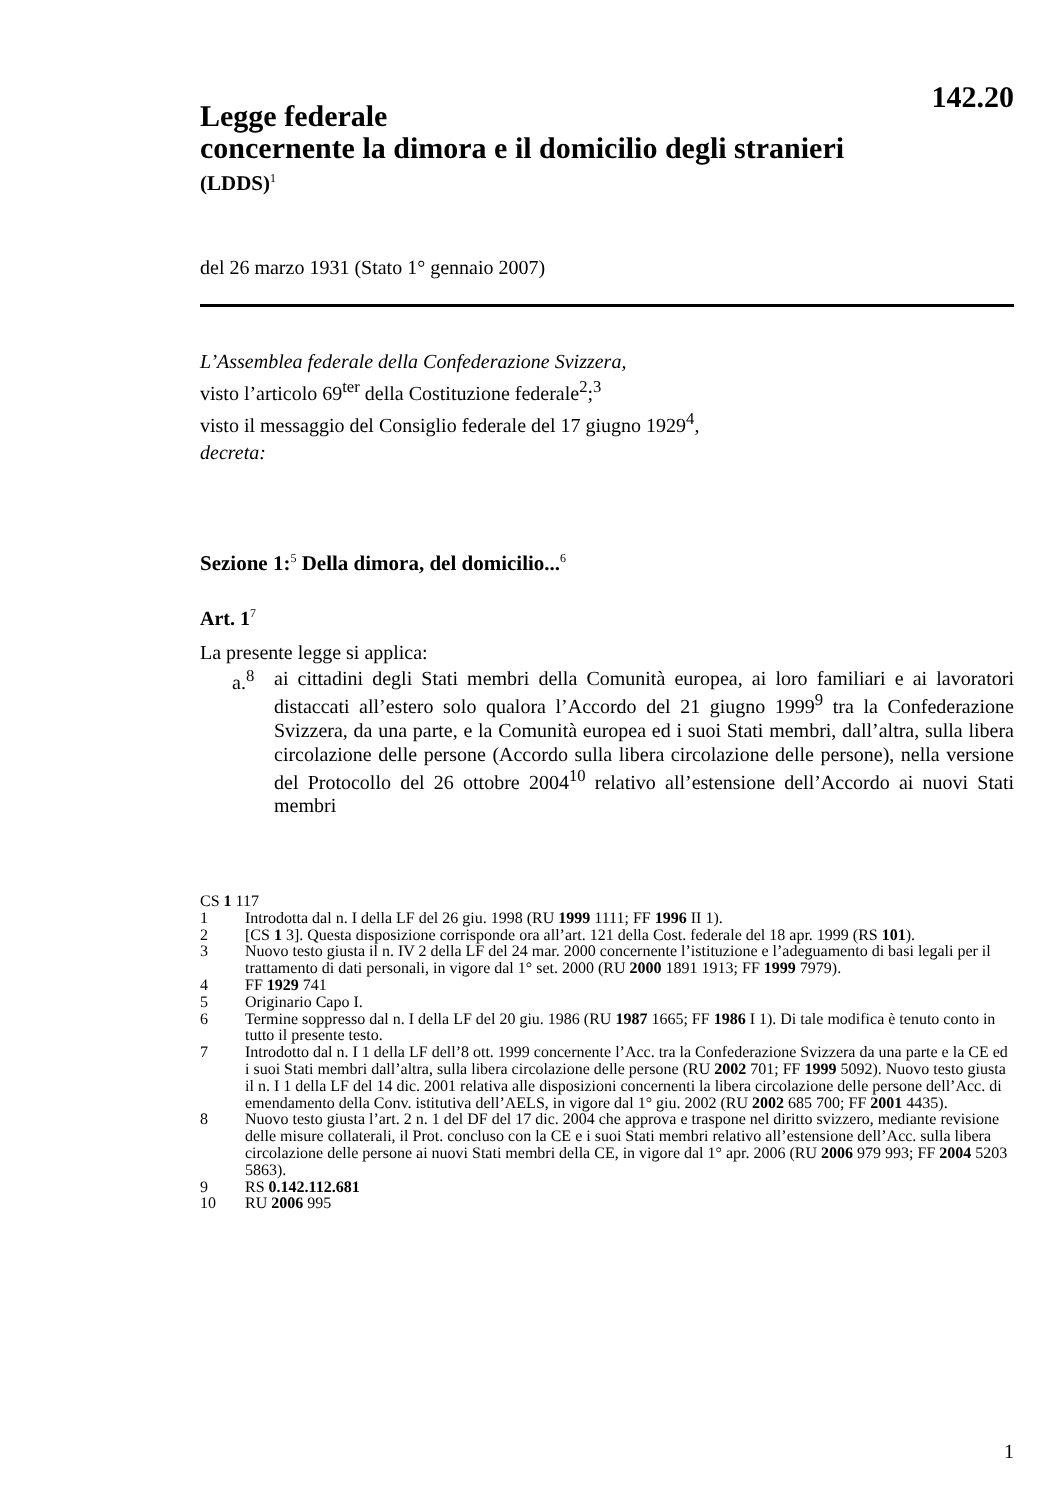142.20
Legge federale
concernente la dimora e il domicilio degli stranieri
(LDDS)<sup>1</sup>
del 26 marzo 1931 (Stato 1° gennaio 2007)
L’Assemblea federale della Confederazione Svizzera,
visto l’articolo 69<sup>ter</sup> della Costituzione federale<sup>2</sup>;<sup>3</sup>
visto il messaggio del Consiglio federale del 17 giugno 1929<sup>4</sup>,
decreta:
Sezione 1:<sup>5</sup> Della dimora, del domicilio...<sup>6</sup>
Art. 1<sup>7</sup>
La presente legge si applica:
a.<sup>8</sup> ai cittadini degli Stati membri della Comunità europea, ai loro familiari e ai lavoratori distaccati all’estero solo qualora l’Accordo del 21 giugno 1999<sup>9</sup> tra la Confederazione Svizzera, da una parte, e la Comunità europea ed i suoi Stati membri, dall’altra, sulla libera circolazione delle persone (Accordo sulla libera circolazione delle persone), nella versione del Protocollo del 26 ottobre 2004<sup>10</sup> relativo all’estensione dell’Accordo ai nuovi Stati membri
CS 1 117
1 Introdotta dal n. I della LF del 26 giu. 1998 (RU 1999 1111; FF 1996 II 1).
2 [CS 1 3]. Questa disposizione corrisponde ora all’art. 121 della Cost. federale del 18 apr. 1999 (RS 101).
3 Nuovo testo giusta il n. IV 2 della LF del 24 mar. 2000 concernente l’istituzione e l’adeguamento di basi legali per il trattamento di dati personali, in vigore dal 1° set. 2000 (RU 2000 1891 1913; FF 1999 7979).
4 FF 1929 741
5 Originario Capo I.
6 Termine soppresso dal n. I della LF del 20 giu. 1986 (RU 1987 1665; FF 1986 I 1). Di tale modifica è tenuto conto in tutto il presente testo.
7 Introdotto dal n. I 1 della LF dell’8 ott. 1999 concernente l’Acc. tra la Confederazione Svizzera da una parte e la CE ed i suoi Stati membri dall’altra, sulla libera circolazione delle persone (RU 2002 701; FF 1999 5092). Nuovo testo giusta il n. I 1 della LF del 14 dic. 2001 relativa alle disposizioni concernenti la libera circolazione delle persone dell’Acc. di emendamento della Conv. istitutiva dell’AELS, in vigore dal 1° giu. 2002 (RU 2002 685 700; FF 2001 4435).
8 Nuovo testo giusta l’art. 2 n. 1 del DF del 17 dic. 2004 che approva e traspone nel diritto svizzero, mediante revisione delle misure collaterali, il Prot. concluso con la CE e i suoi Stati membri relativo all’estensione dell’Acc. sulla libera circolazione delle persone ai nuovi Stati membri della CE, in vigore dal 1° apr. 2006 (RU 2006 979 993; FF 2004 5203 5863).
9 RS 0.142.112.681
10 RU 2006 995
1